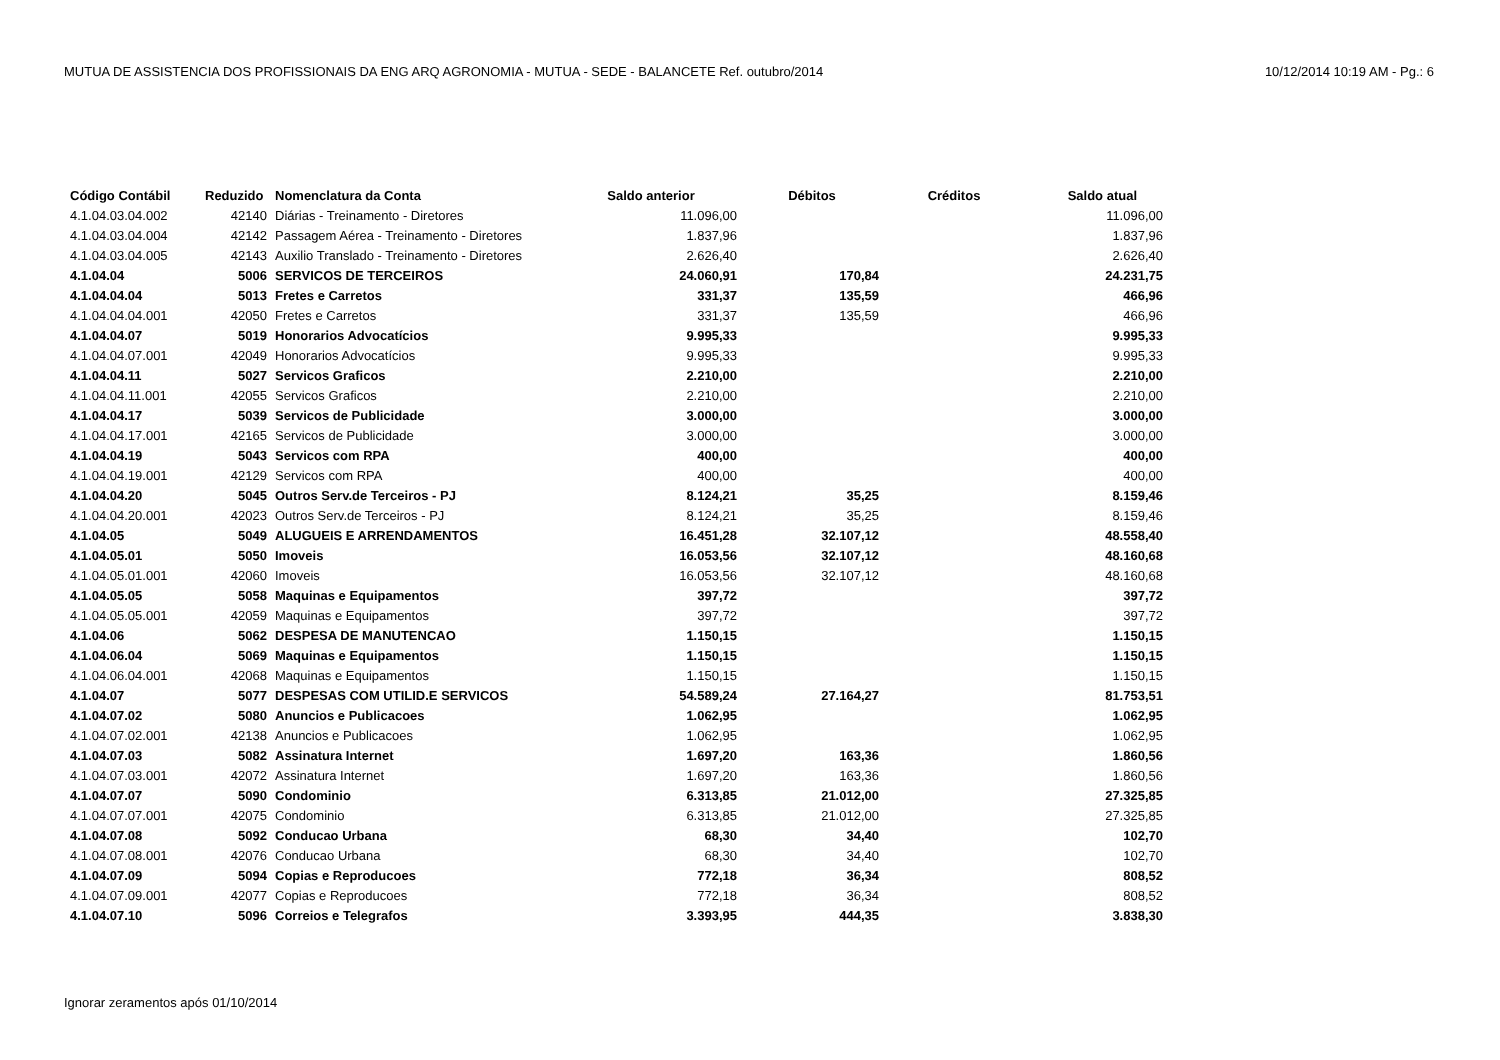MUTUA DE ASSISTENCIA DOS PROFISSIONAIS DA ENG ARQ AGRONOMIA - MUTUA - SEDE - BALANCETE Ref. outubro/2014 10/12/2014 10:19 AM - Pg.: 6
| Código Contábil | Reduzido | Nomenclatura da Conta | Saldo anterior | Débitos | Créditos | Saldo atual |
| --- | --- | --- | --- | --- | --- | --- |
| 4.1.04.03.04.002 | 42140 | Diárias - Treinamento - Diretores | 11.096,00 | | | 11.096,00 |
| 4.1.04.03.04.004 | 42142 | Passagem Aérea - Treinamento - Diretores | 1.837,96 | | | 1.837,96 |
| 4.1.04.03.04.005 | 42143 | Auxilio Translado - Treinamento - Diretores | 2.626,40 | | | 2.626,40 |
| 4.1.04.04 | 5006 | SERVICOS DE TERCEIROS | 24.060,91 | 170,84 | | 24.231,75 |
| 4.1.04.04.04 | 5013 | Fretes e Carretos | 331,37 | 135,59 | | 466,96 |
| 4.1.04.04.04.001 | 42050 | Fretes e Carretos | 331,37 | 135,59 | | 466,96 |
| 4.1.04.04.07 | 5019 | Honorarios Advocatícios | 9.995,33 | | | 9.995,33 |
| 4.1.04.04.07.001 | 42049 | Honorarios Advocatícios | 9.995,33 | | | 9.995,33 |
| 4.1.04.04.11 | 5027 | Servicos Graficos | 2.210,00 | | | 2.210,00 |
| 4.1.04.04.11.001 | 42055 | Servicos Graficos | 2.210,00 | | | 2.210,00 |
| 4.1.04.04.17 | 5039 | Servicos de Publicidade | 3.000,00 | | | 3.000,00 |
| 4.1.04.04.17.001 | 42165 | Servicos de Publicidade | 3.000,00 | | | 3.000,00 |
| 4.1.04.04.19 | 5043 | Servicos com RPA | 400,00 | | | 400,00 |
| 4.1.04.04.19.001 | 42129 | Servicos com RPA | 400,00 | | | 400,00 |
| 4.1.04.04.20 | 5045 | Outros Serv.de Terceiros - PJ | 8.124,21 | 35,25 | | 8.159,46 |
| 4.1.04.04.20.001 | 42023 | Outros Serv.de Terceiros - PJ | 8.124,21 | 35,25 | | 8.159,46 |
| 4.1.04.05 | 5049 | ALUGUEIS E ARRENDAMENTOS | 16.451,28 | 32.107,12 | | 48.558,40 |
| 4.1.04.05.01 | 5050 | Imoveis | 16.053,56 | 32.107,12 | | 48.160,68 |
| 4.1.04.05.01.001 | 42060 | Imoveis | 16.053,56 | 32.107,12 | | 48.160,68 |
| 4.1.04.05.05 | 5058 | Maquinas e Equipamentos | 397,72 | | | 397,72 |
| 4.1.04.05.05.001 | 42059 | Maquinas e Equipamentos | 397,72 | | | 397,72 |
| 4.1.04.06 | 5062 | DESPESA DE MANUTENCAO | 1.150,15 | | | 1.150,15 |
| 4.1.04.06.04 | 5069 | Maquinas e Equipamentos | 1.150,15 | | | 1.150,15 |
| 4.1.04.06.04.001 | 42068 | Maquinas e Equipamentos | 1.150,15 | | | 1.150,15 |
| 4.1.04.07 | 5077 | DESPESAS COM UTILID.E SERVICOS | 54.589,24 | 27.164,27 | | 81.753,51 |
| 4.1.04.07.02 | 5080 | Anuncios e Publicacoes | 1.062,95 | | | 1.062,95 |
| 4.1.04.07.02.001 | 42138 | Anuncios e Publicacoes | 1.062,95 | | | 1.062,95 |
| 4.1.04.07.03 | 5082 | Assinatura Internet | 1.697,20 | 163,36 | | 1.860,56 |
| 4.1.04.07.03.001 | 42072 | Assinatura Internet | 1.697,20 | 163,36 | | 1.860,56 |
| 4.1.04.07.07 | 5090 | Condominio | 6.313,85 | 21.012,00 | | 27.325,85 |
| 4.1.04.07.07.001 | 42075 | Condominio | 6.313,85 | 21.012,00 | | 27.325,85 |
| 4.1.04.07.08 | 5092 | Conducao Urbana | 68,30 | 34,40 | | 102,70 |
| 4.1.04.07.08.001 | 42076 | Conducao Urbana | 68,30 | 34,40 | | 102,70 |
| 4.1.04.07.09 | 5094 | Copias e Reproducoes | 772,18 | 36,34 | | 808,52 |
| 4.1.04.07.09.001 | 42077 | Copias e Reproducoes | 772,18 | 36,34 | | 808,52 |
| 4.1.04.07.10 | 5096 | Correios e Telegrafos | 3.393,95 | 444,35 | | 3.838,30 |
Ignorar zeramentos após 01/10/2014